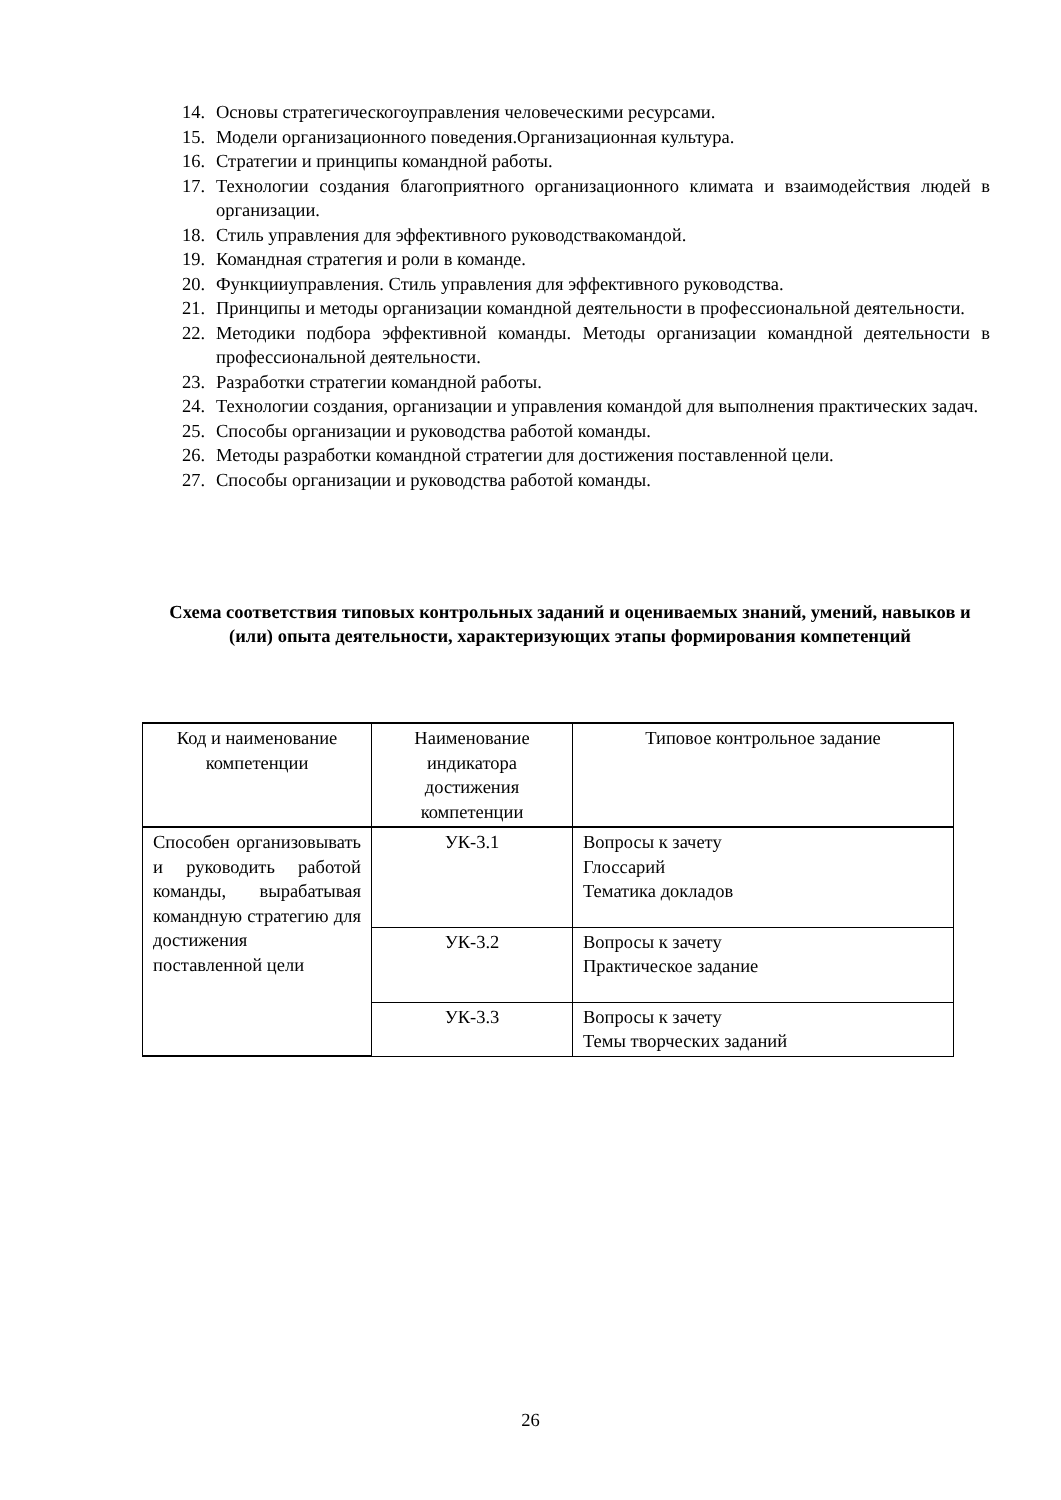14. Основы стратегическогоуправления человеческими ресурсами.
15. Модели организационного поведения.Организационная культура.
16. Стратегии и принципы командной работы.
17. Технологии создания благоприятного организационного климата и взаимодействия людей в организации.
18. Стиль управления для эффективного руководствакомандой.
19. Командная стратегия и роли в команде.
20. Функцииуправления. Стиль управления для эффективного руководства.
21. Принципы и методы организации командной деятельности в профессиональной деятельности.
22. Методики подбора эффективной команды. Методы организации командной деятельности в профессиональной деятельности.
23. Разработки стратегии командной работы.
24. Технологии создания, организации и управления командой для выполнения практических задач.
25. Способы организации и руководства работой команды.
26. Методы разработки командной стратегии для достижения поставленной цели.
27. Способы организации и руководства работой команды.
Схема соответствия типовых контрольных заданий и оцениваемых знаний, умений, навыков и (или) опыта деятельности, характеризующих этапы формирования компетенций
| Код и наименование компетенции | Наименование индикатора достижения компетенции | Типовое контрольное задание |
| --- | --- | --- |
| Способен организовывать и руководить работой команды, вырабатывая командную стратегию для достижения поставленной цели | УК-3.1 | Вопросы к зачету Глоссарий Тематика докладов |
| | УК-3.2 | Вопросы к зачету Практическое задание |
| | УК-3.3 | Вопросы к зачету Темы творческих заданий |
26